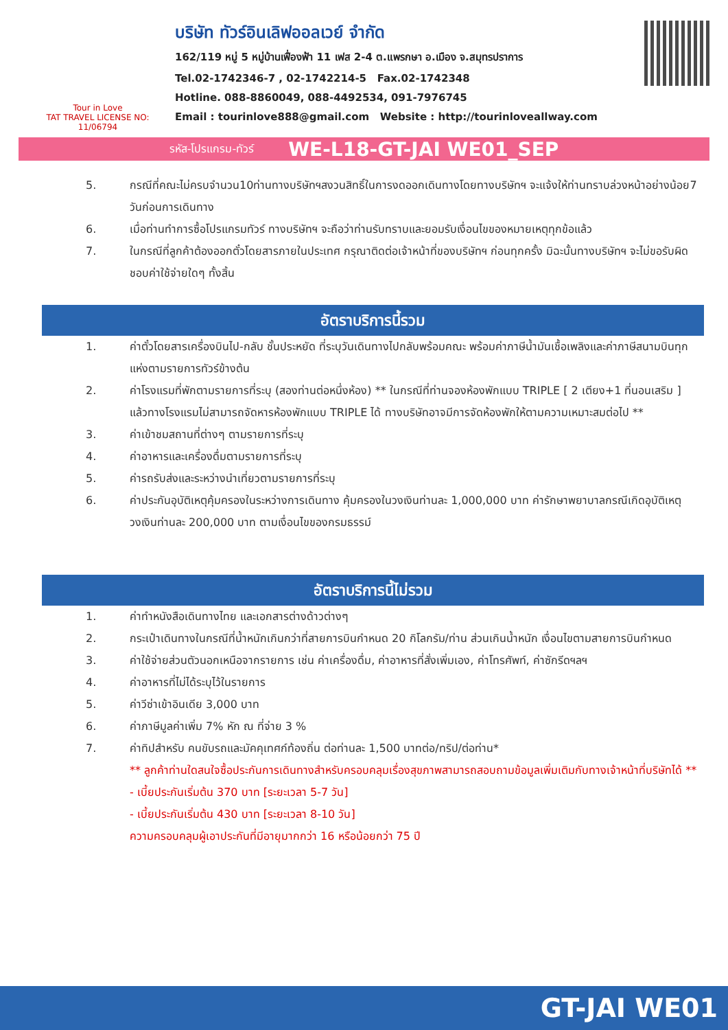Tour in Love
TAT TRAVEL LICENSE NO: 11/06794
บริษัท ทัวร์อินเลิฟออลเวย์ จำกัด
162/119 หมู่ 5 หมู่บ้านเฟื่องฟ้า 11 เฟส 2-4 ต.แพรกษา อ.เมือง จ.สมุทรปราการ
Tel.02-1742346-7 , 02-1742214-5 Fax.02-1742348
Hotline. 088-8860049, 088-4492534, 091-7976745
Email : tourinlove888@gmail.com Website : http://tourinloveallway.com
รหัส-โปรแกรม-ทัวร์ WE-L18-GT-JAI WE01_SEP
5. กรณีที่คณะไม่ครบจำนวน10ท่านทางบริษัทฯสงวนสิทธิ์ในการงดออกเดินทางโดยทางบริษัทฯ จะแจ้งให้ท่านทราบล่วงหน้าอย่างน้อย7 วันก่อนการเดินทาง
6. เมื่อท่านทำการซื้อโปรแกรมทัวร์ ทางบริษัทฯ จะถือว่าท่านรับทราบและยอมรับเงื่อนไขของหมายเหตุทุกข้อแล้ว
7. ในกรณีที่ลูกค้าต้องออกตั๋วโดยสารภายในประเทศ กรุณาติดต่อเจ้าหน้าที่ของบริษัทฯ ก่อนทุกครั้ง มิฉะนั้นทางบริษัทฯ จะไม่ขอรับผิดชอบค่าใช้จ่ายใดๆ ทั้งสิ้น
อัตราบริการนี้รวม
1. ค่าตั๋วโดยสารเครื่องบินไป-กลับ ชั้นประหยัด ที่ระบุวันเดินทางไปกลับพร้อมคณะ พร้อมค่าภาษีน้ำมันเชื้อเพลิงและค่าภาษีสนามบินทุกแห่งตามรายการทัวร์ข้างต้น
2. ค่าโรงแรมที่พักตามรายการที่ระบุ (สองท่านต่อหนึ่งห้อง) ** ในกรณีที่ท่านจองห้องพักแบบ TRIPLE [ 2 เตียง+1 ที่นอนเสริม ] แล้วทางโรงแรมไม่สามารถจัดหารห้องพักแบบ TRIPLE ได้ ทางบริษัทอาจมีการจัดห้องพักให้ตามความเหมาะสมต่อไป **
3. ค่าเข้าชมสถานที่ต่างๆ ตามรายการที่ระบุ
4. ค่าอาหารและเครื่องดื่มตามรายการที่ระบุ
5. ค่ารถรับส่งและระหว่างนำเที่ยวตามรายการที่ระบุ
6. ค่าประกันอุบัติเหตุคุ้มครองในระหว่างการเดินทาง คุ้มครองในวงเงินท่านละ 1,000,000 บาท ค่ารักษาพยาบาลกรณีเกิดอุบัติเหตุวงเงินท่านละ 200,000 บาท ตามเงื่อนไขของกรมธรรม์
อัตราบริการนี้ไม่รวม
1. ค่าทำหนังสือเดินทางไทย และเอกสารต่างด้าวต่างๆ
2. กระเป๋าเดินทางในกรณีที่น้ำหนักเกินกว่าที่สายการบินกำหนด 20 กิโลกรัม/ท่าน ส่วนเกินน้ำหนัก เงื่อนไขตามสายการบินกำหนด
3. ค่าใช้จ่ายส่วนตัวนอกเหนือจากรายการ เช่น ค่าเครื่องดื่ม, ค่าอาหารที่สั่งเพิ่มเอง, ค่าโทรศัพท์, ค่าซักรีดฯลฯ
4. ค่าอาหารที่ไม่ได้ระบุไว้ในรายการ
5. ค่าวีซ่าเข้าอินเดีย 3,000 บาท
6. ค่าภาษีมูลค่าเพิ่ม 7% หัก ณ ที่จ่าย 3 %
7. ค่าทิปสำหรับ คนขับรถและมัคคุเทศก์ท้องถิ่น ต่อท่านละ 1,500 บาทต่อ/ทริป/ต่อท่าน*
** ลูกค้าท่านใดสนใจซื้อประกันการเดินทางสำหรับครอบคลุมเรื่องสุขภาพสามารถสอบถามข้อมูลเพิ่มเติมกับทางเจ้าหน้าที่บริษัทได้ **
- เบี้ยประกันเริ่มต้น 370 บาท [ระยะเวลา 5-7 วัน]
- เบี้ยประกันเริ่มต้น 430 บาท [ระยะเวลา 8-10 วัน]
ความครอบคลุมผู้เอาประกันที่มีอายุมากกว่า 16 หรือน้อยกว่า 75 ปี
GT-JAI WE01